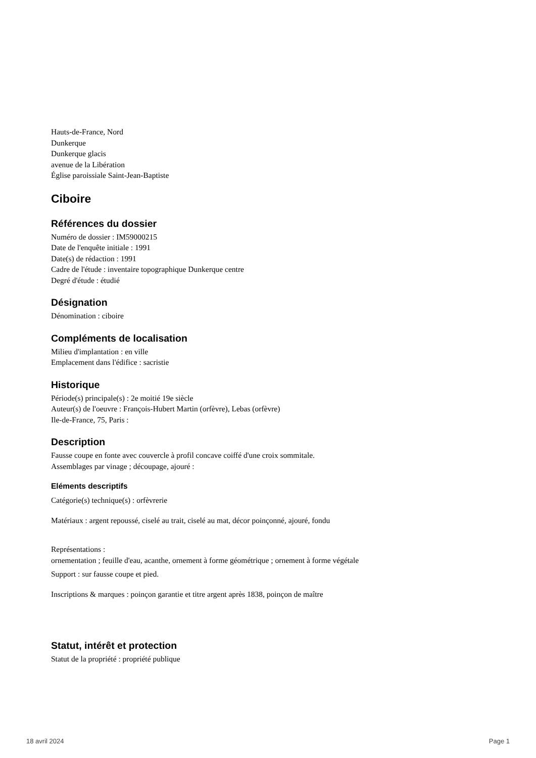Hauts-de-France, Nord
Dunkerque
Dunkerque glacis
avenue de la Libération
Église paroissiale Saint-Jean-Baptiste
Ciboire
Références du dossier
Numéro de dossier : IM59000215
Date de l'enquête initiale : 1991
Date(s) de rédaction : 1991
Cadre de l'étude : inventaire topographique Dunkerque centre
Degré d'étude : étudié
Désignation
Dénomination : ciboire
Compléments de localisation
Milieu d'implantation : en ville
Emplacement dans l'édifice : sacristie
Historique
Période(s) principale(s) : 2e moitié 19e siècle
Auteur(s) de l'oeuvre : François-Hubert Martin (orfèvre), Lebas (orfèvre)
Ile-de-France, 75, Paris :
Description
Fausse coupe en fonte avec couvercle à profil concave coiffé d'une croix sommitale.
Assemblages par vinage ; découpage, ajouré :
Eléments descriptifs
Catégorie(s) technique(s) : orfèvrerie
Matériaux : argent repoussé, ciselé au trait, ciselé au mat, décor poinçonné, ajouré, fondu
Représentations :
ornementation ; feuille d'eau, acanthe, ornement à forme géométrique ; ornement à forme végétale
Support : sur fausse coupe et pied.
Inscriptions & marques : poinçon garantie et titre argent après 1838, poinçon de maître
Statut, intérêt et protection
Statut de la propriété : propriété publique
18 avril 2024 Page 1